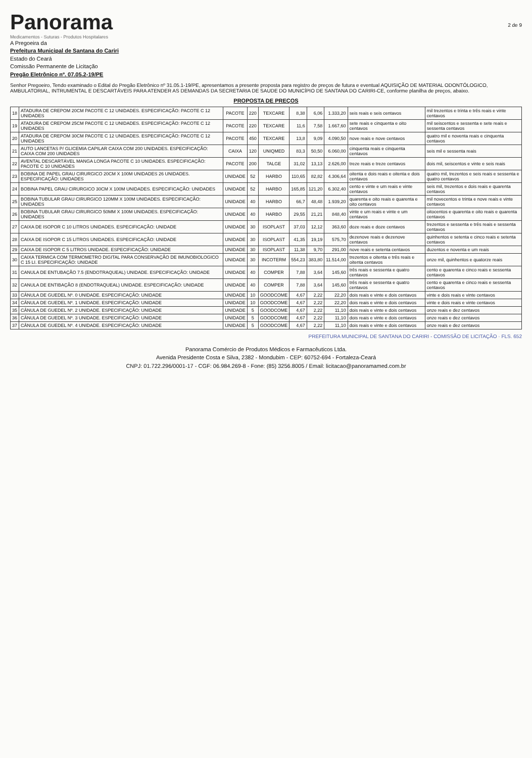Panorama
Medicamentos - Suturas - Produtos Hospitalares
2 de 9
A Pregoeira da
Prefeitura Municipal de Santana do Cariri
Estado do Ceará
Comissão Permanente de Licitação
Pregão Eletrônico nº. 07.05.2-19/PE
Senhor Pregoeiro, Tendo examinado o Edital do Pregão Eletrônico nº 31.05.1-19/PE, apresentamos a presente proposta para registro de preços de futura e eventual AQUISIÇÃO DE MATERIAL ODONTÓLOGICO, AMBULATORIAL, INTRUMENTAL E DESCARTÁVEIS PARA ATENDER AS DEMANDAS DA SECRETARIA DE SAUDE DO MUNICÍPIO DE SANTANA DO CARIRI-CE, conforme planilha de preços, abaixo.
PROPOSTA DE PREÇOS
| 18 | ATADURA DE CREPOM 20CM PACOTE C 12 UNIDADES. ESPECIFICAÇÃO: PACOTE C 12 UNIDADES | PACOTE | 220 | TEXCARE | 8,38 | 6,06 | 1.333,20 | seis reais e seis centavos | mil trezentos e trinta e três reais e vinte centavos |
| 19 | ATADURA DE CREPOM 25CM PACOTE C 12 UNIDADES. ESPECIFICAÇÃO: PACOTE C 12 UNIDADES | PACOTE | 220 | TEXCARE | 11,6 | 7,58 | 1.667,60 | sete reais e cinquenta e oito centavos | mil seiscentos e sessenta e sete reais e sessenta centavos |
| 20 | ATADURA DE CREPOM 30CM PACOTE C 12 UNIDADES. ESPECIFICAÇÃO: PACOTE C 12 UNIDADES | PACOTE | 450 | TEXCARE | 13,8 | 9,09 | 4.090,50 | nove reais e nove centavos | quatro mil e noventa reais e cinquenta centavos |
| 21 | AUTO LANCETAS P/ GLICEMIA CAPILAR CAIXA COM 200 UNIDADES. ESPECIFICAÇÃO: CAIXA COM 200 UNIDADES | CAIXA | 120 | UNIQMED | 83,3 | 50,50 | 6.060,00 | cinquenta reais e cinquenta centavos | seis mil e sessenta reais |
| 22 | AVENTAL DESCARTÁVEL MANGA LONGA PACOTE C 10 UNIDADES. ESPECIFICAÇÃO: PACOTE C 10 UNIDADES | PACOTE | 200 | TALGE | 31,02 | 13,13 | 2.626,00 | treze reais e treze centavos | dois mil, seiscentos e vinte e seis reais |
| 23 | BOBINA DE PAPEL GRAU CIRURGICO 20CM X 100M UNIDADES 26 UNIDADES. ESPECIFICAÇÃO: UNIDADES | UNIDADE | 52 | HARBO | 110,65 | 82,82 | 4.306,64 | oitenta e dois reais e oitenta e dois centavos | quatro mil, trezentos e seis reais e sessenta e quatro centavos |
| 24 | BOBINA PAPEL GRAU CIRURGICO 30CM X 100M UNIDADES. ESPECIFICAÇÃO: UNIDADES | UNIDADE | 52 | HARBO | 165,85 | 121,20 | 6.302,40 | cento e vinte e um reais e vinte centavos | seis mil, trezentos e dois reais e quarenta centavos |
| 25 | BOBINA TUBULAR GRAU CIRURGICO 120MM X 100M UNIDADES. ESPECIFICAÇÃO: UNIDADES | UNIDADE | 40 | HARBO | 66,7 | 48,48 | 1.939,20 | quarenta e oito reais e quarenta e oito centavos | mil novecentos e trinta e nove reais e vinte centavos |
| 26 | BOBINA TUBULAR GRAU CIRURGICO 50MM X 100M UNIDADES. ESPECIFICAÇÃO: UNIDADES | UNIDADE | 40 | HARBO | 29,55 | 21,21 | 848,40 | vinte e um reais e vinte e um centavos | oitocentos e quarenta e oito reais e quarenta centavos |
| 27 | CAIXA DE ISOPOR C 10 LITROS UNIDADES. ESPECIFICAÇÃO: UNIDADE | UNIDADE | 30 | ISOPLAST | 37,03 | 12,12 | 363,60 | doze reais e doze centavos | trezentos e sessenta e três reais e sessenta centavos |
| 28 | CAIXA DE ISOPOR C 15 LITROS UNIDADES. ESPECIFICAÇÃO: UNIDADE | UNIDADE | 30 | ISOPLAST | 41,35 | 19,19 | 575,70 | dezenove reais e dezenove centavos | quinhentos e setenta e cinco reais e setenta centavos |
| 29 | CAIXA DE ISOPOR C 5 LITROS UNIDADE. ESPECIFICAÇÃO: UNIDADE | UNIDADE | 30 | ISOPLAST | 11,38 | 9,70 | 291,00 | nove reais e setenta centavos | duzentos e noventa e um reais |
| 30 | CAIXA TERMICA COM TERMOMETRO DIGITAL PARA CONSERVAÇÃO DE IMUNOBIOLOGICO C 15 LI. ESPECIFICAÇÃO: UNIDADE | UNIDADE | 30 | INCOTERM | 554,23 | 383,80 | 11.514,00 | trezentos e oitenta e três reais e oitenta centavos | onze mil, quinhentos e quatorze reais |
| 31 | CANULA DE ENTUBAÇÃO 7.5 (ENDOTRAQUEAL) UNIDADE. ESPECIFICAÇÃO: UNIDADE | UNIDADE | 40 | COMPER | 7,88 | 3,64 | 145,60 | três reais e sessenta e quatro centavos | cento e quarenta e cinco reais e sessenta centavos |
| 32 | CANULA DE ENTIBAÇÃO 8 (ENDOTRAQUEAL) UNIDADE. ESPECIFICAÇÃO: UNIDADE | UNIDADE | 40 | COMPER | 7,88 | 3,64 | 145,60 | três reais e sessenta e quatro centavos | cento e quarenta e cinco reais e sessenta centavos |
| 33 | CÂNULA DE GUEDEL Nº. 0 UNIDADE. ESPECIFICAÇÃO: UNIDADE | UNIDADE | 10 | GOODCOME | 4,67 | 2,22 | 22,20 | dois reais e vinte e dois centavos | vinte e dois reais e vinte centavos |
| 34 | CÂNULA DE GUEDEL Nº. 1 UNIDADE. ESPECIFICAÇÃO: UNIDADE | UNIDADE | 10 | GOODCOME | 4,67 | 2,22 | 22,20 | dois reais e vinte e dois centavos | vinte e dois reais e vinte centavos |
| 35 | CÂNULA DE GUEDEL Nº. 2 UNIDADE. ESPECIFICAÇÃO: UNIDADE | UNIDADE | 5 | GOODCOME | 4,67 | 2,22 | 11,10 | dois reais e vinte e dois centavos | onze reais e dez centavos |
| 36 | CÂNULA DE GUEDEL Nº. 3 UNIDADE. ESPECIFICAÇÃO: UNIDADE | UNIDADE | 5 | GOODCOME | 4,67 | 2,22 | 11,10 | dois reais e vinte e dois centavos | onze reais e dez centavos |
| 37 | CÂNULA DE GUEDEL Nº. 4 UNIDADE. ESPECIFICAÇÃO: UNIDADE | UNIDADE | 5 | GOODCOME | 4,67 | 2,22 | 11,10 | dois reais e vinte e dois centavos | onze reais e dez centavos |
PREFEITURA MUNICIPAL DE SANTANA DO CARIRI - COMISSÃO DE LICITAÇÃO · FLS. 652
Panorama Comércio de Produtos Médicos e Farmacêuticos Ltda.
Avenida Presidente Costa e Silva, 2382 - Mondubim - CEP: 60752-694 - Fortaleza-Ceará
CNPJ: 01.722.296/0001-17 - CGF: 06.984.269-8 - Fone: (85) 3256.8005 / Email: licitacao@panoramamed.com.br